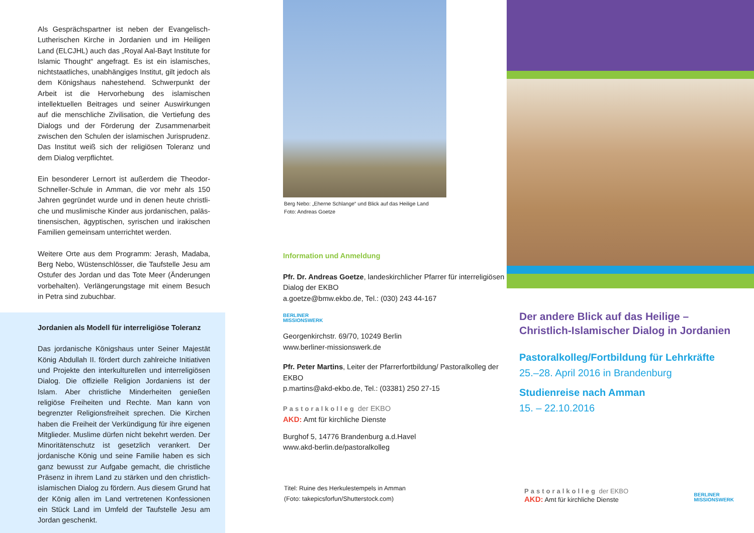Als Gesprächspartner ist neben der Evangelisch-Lutherischen Kirche in Jordanien und im Heiligen Land (ELCJHL) auch das „Royal Aal-Bayt Institute for Islamic Thought“ angefragt. Es ist ein islamisches, nichtstaat­liches, unabhängiges Institut, gilt jedoch als dem Königshaus nahestehend. Schwerpunkt der Arbeit ist die Hervorhebung des islamischen intellektuellen Bei­trages und seiner Auswirkungen auf die menschliche Zivilisation, die Vertiefung des Dialogs und der Förde­rung der Zusammenarbeit zwischen den Schulen der islamischen Jurisprudenz. Das Institut weiß sich der religiösen Toleranz und dem Dialog verpflichtet.
Ein besonderer Lernort ist außerdem die Theodor-Schneller-Schule in Amman, die vor mehr als 150 Jahren gegründet wurde und in denen heute christli­che und muslimische Kinder aus jordanischen, paläs­tinensischen, ägyptischen, syrischen und irakischen Familien gemeinsam unterrichtet werden.
Weitere Orte aus dem Programm: Jerash, Madaba, Berg Nebo, Wüstenschlösser, die Taufstelle Jesu am Ostufer des Jordan und das Tote Meer (Änderungen vorbehalten). Verlängerungstage mit einem Besuch in Petra sind zubuchbar.
Jordanien als Modell für interreligiöse Toleranz
Das jordanische Königshaus unter Seiner Majestät König Abdullah II. fördert durch zahlreiche Initiativen und Projekte den interkulturellen und interreligiösen Dialog. Die offizielle Religion Jordaniens ist der Islam. Aber christliche Minderheiten genießen religiöse Freiheiten und Rechte. Man kann von begrenzter Religionsfreiheit sprechen. Die Kirchen haben die Freiheit der Verkündigung für ihre eigenen Mitglieder. Muslime dürfen nicht bekehrt werden. Der Minoritä­tenschutz ist gesetzlich verankert. Der jordanische König und seine Familie haben es sich ganz bewusst zur Aufgabe gemacht, die christliche Präsenz in ihrem Land zu stärken und den christlich-islamischen Dialog zu fördern. Aus diesem Grund hat der König allen im Land vertretenen Konfessionen ein Stück Land im Umfeld der Taufstelle Jesu am Jordan geschenkt.
Berg Nebo: „Eherne Schlange“ und Blick auf das Heilige Land
Foto: Andreas Goetze
Information und Anmeldung
Pfr. Dr. Andreas Goetze, landeskirchlicher Pfarrer für interreligiösen Dialog der EKBO
a.goetze@bmw.ekbo.de, Tel.: (030) 243 44-167
BERLINER
MISSIONSWERK
Georgenkirchstr. 69/70, 10249 Berlin
www.berliner-missionswerk.de
Pfr. Peter Martins, Leiter der Pfarrerfortbildung/ Pastoralkolleg der EKBO
p.martins@akd-ekbo.de, Tel.: (03381) 250 27-15
Pastoralkolleg der EKBO
AKD: Amt für kirchliche Dienste
Burghof 5, 14776 Brandenburg a.d.Havel
www.akd-berlin.de/pastoralkolleg
Titel: Ruine des Herkulestempels in Amman
(Foto: takepicsforfun/Shutterstock.com)
Der andere Blick auf das Heilige –
Christlich-Islamischer Dialog in Jordanien
Pastoralkolleg/Fortbildung für Lehrkräfte
25.–28. April 2016 in Brandenburg
Studienreise nach Amman
15. – 22.10.2016
Pastoralkolleg der EKBO
AKD: Amt für kirchliche Dienste
BERLINER
MISSIONSWERK